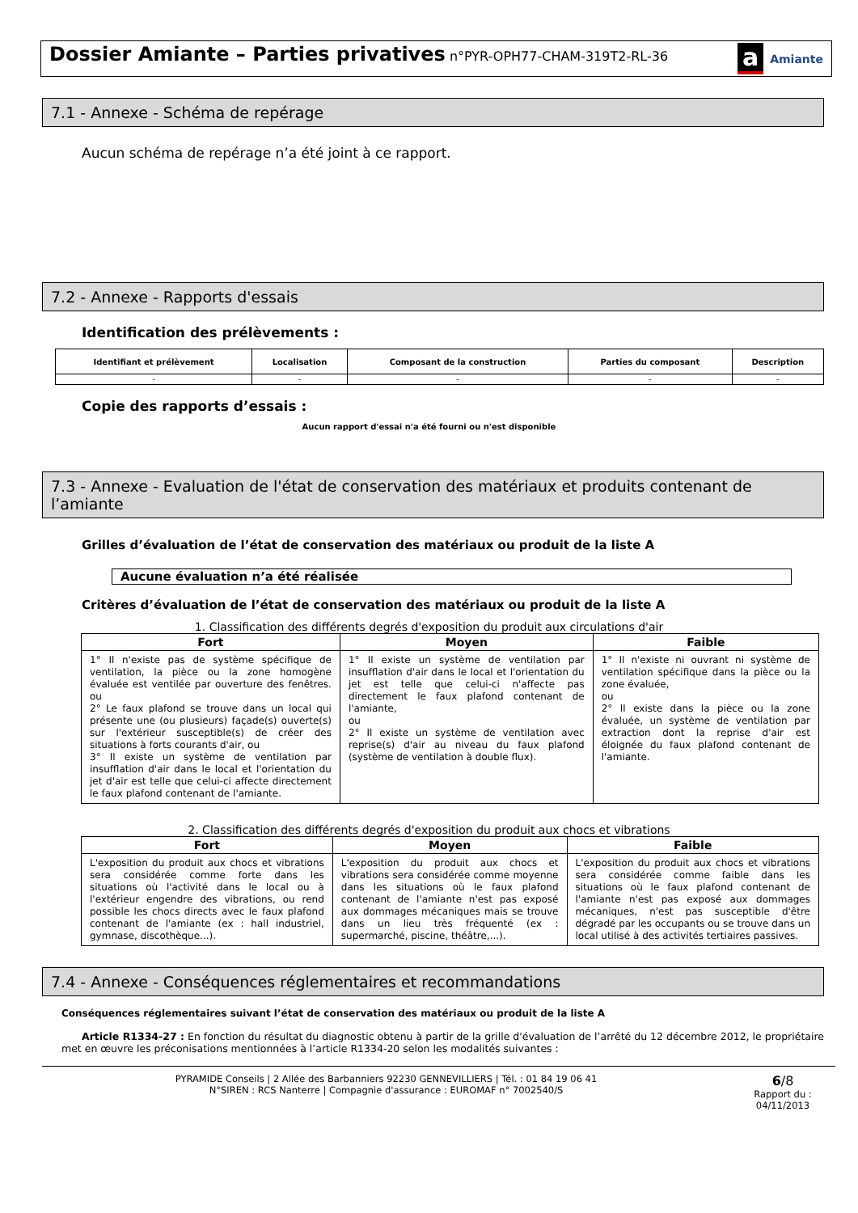Dossier Amiante – Parties privatives
n°PYR-OPH77-CHAM-319T2-RL-36
a Amiante
7.1 - Annexe - Schéma de repérage
Aucun schéma de repérage n’a été joint à ce rapport.
7.2 - Annexe - Rapports d'essais
Identification des prélèvements :
| Identifiant et prélèvement | Localisation | Composant de la construction | Parties du composant | Description |
| --- | --- | --- | --- | --- |
| - | - | - | - | - |
Copie des rapports d’essais :
Aucun rapport d'essai n'a été fourni ou n'est disponible
7.3 - Annexe - Evaluation de l'état de conservation des matériaux et produits contenant de l’amiante
Grilles d’évaluation de l’état de conservation des matériaux ou produit de la liste A
Aucune évaluation n’a été réalisée
Critères d’évaluation de l’état de conservation des matériaux ou produit de la liste A
1. Classification des différents degrés d'exposition du produit aux circulations d'air
| Fort | Moyen | Faible |
| --- | --- | --- |
| 1° Il n'existe pas de système spécifique de ventilation, la pièce ou la zone homogène évaluée est ventilée par ouverture des fenêtres. ou 2° Le faux plafond se trouve dans un local qui présente une (ou plusieurs) façade(s) ouverte(s) sur l'extérieur susceptible(s) de créer des situations à forts courants d'air, ou 3° Il existe un système de ventilation par insufflation d'air dans le local et l'orientation du jet d'air est telle que celui-ci affecte directement le faux plafond contenant de l'amiante. | 1° Il existe un système de ventilation par insufflation d'air dans le local et l'orientation du jet est telle que celui-ci n'affecte pas directement le faux plafond contenant de l'amiante, ou 2° Il existe un système de ventilation avec reprise(s) d'air au niveau du faux plafond (système de ventilation à double flux). | 1° Il n'existe ni ouvrant ni système de ventilation spécifique dans la pièce ou la zone évaluée, ou 2° Il existe dans la pièce ou la zone évaluée, un système de ventilation par extraction dont la reprise d'air est éloignée du faux plafond contenant de l'amiante. |
2. Classification des différents degrés d'exposition du produit aux chocs et vibrations
| Fort | Moyen | Faible |
| --- | --- | --- |
| L'exposition du produit aux chocs et vibrations sera considérée comme forte dans les situations où l'activité dans le local ou à l'extérieur engendre des vibrations, ou rend possible les chocs directs avec le faux plafond contenant de l'amiante (ex : hall industriel, gymnase, discothèque...). | L'exposition du produit aux chocs et vibrations sera considérée comme moyenne dans les situations où le faux plafond contenant de l'amiante n'est pas exposé aux dommages mécaniques mais se trouve dans un lieu très fréquenté (ex : supermarché, piscine, théâtre,...). | L'exposition du produit aux chocs et vibrations sera considérée comme faible dans les situations où le faux plafond contenant de l'amiante n'est pas exposé aux dommages mécaniques, n'est pas susceptible d'être dégradé par les occupants ou se trouve dans un local utilisé à des activités tertiaires passives. |
7.4 - Annexe - Conséquences réglementaires et recommandations
Conséquences réglementaires suivant l’état de conservation des matériaux ou produit de la liste A
Article R1334-27 : En fonction du résultat du diagnostic obtenu à partir de la grille d'évaluation de l’arrêté du 12 décembre 2012, le propriétaire met en œuvre les préconisations mentionnées à l’article R1334-20 selon les modalités suivantes :
PYRAMIDE Conseils | 2 Allée des Barbanniers 92230 GENNEVILLIERS | Tél. : 01 84 19 06 41
N°SIREN : RCS Nanterre | Compagnie d'assurance : EUROMAF n° 7002540/S
6/8
Rapport du :
04/11/2013